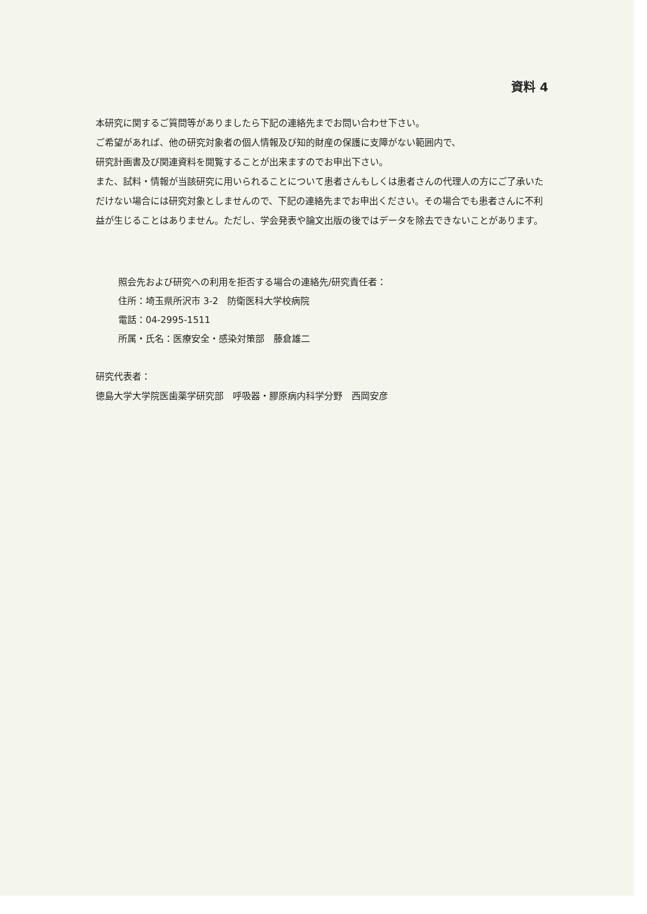資料 4
本研究に関するご質問等がありましたら下記の連絡先までお問い合わせ下さい。
ご希望があれば、他の研究対象者の個人情報及び知的財産の保護に支障がない範囲内で、
研究計画書及び関連資料を閲覧することが出来ますのでお申出下さい。
また、試料・情報が当該研究に用いられることについて患者さんもしくは患者さんの代理人の方にご了承いただけない場合には研究対象としませんので、下記の連絡先までお申出ください。その場合でも患者さんに不利益が生じることはありません。ただし、学会発表や論文出版の後ではデータを除去できないことがあります。
照会先および研究への利用を拒否する場合の連絡先/研究責任者：
住所：埼玉県所沢市 3-2　防衛医科大学校病院
電話：04-2995-1511
所属・氏名：医療安全・感染対策部　藤倉雄二
研究代表者：
徳島大学大学院医歯薬学研究部　呼吸器・膠原病内科学分野　西岡安彦